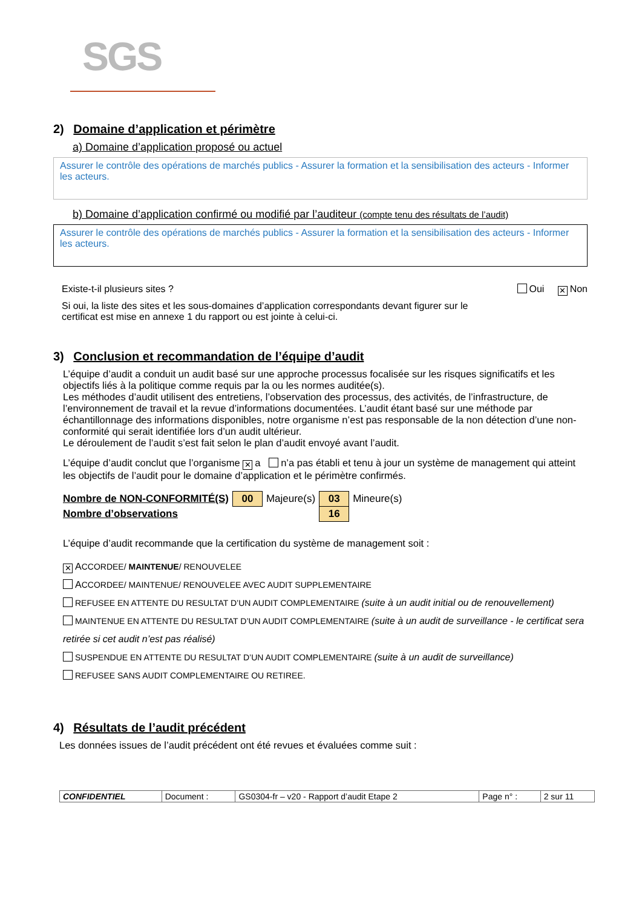SGS
2) Domaine d’application et périmètre
a) Domaine d’application proposé ou actuel
Assurer le contrôle des opérations de marchés publics - Assurer la formation et la sensibilisation des acteurs - Informer les acteurs.
b) Domaine d’application confirmé ou modifié par l’auditeur (compte tenu des résultats de l’audit)
Assurer le contrôle des opérations de marchés publics - Assurer la formation et la sensibilisation des acteurs - Informer les acteurs.
Existe-t-il plusieurs sites ? Oui ✕ Non
Si oui, la liste des sites et les sous-domaines d’application correspondants devant figurer sur le certificat est mise en annexe 1 du rapport ou est jointe à celui-ci.
3) Conclusion et recommandation de l’équipe d’audit
L’équipe d’audit a conduit un audit basé sur une approche processus focalisée sur les risques significatifs et les objectifs liés à la politique comme requis par la ou les normes auditée(s).
Les méthodes d’audit utilisent des entretiens, l’observation des processus, des activités, de l’infrastructure, de l’environnement de travail et la revue d’informations documentées. L’audit étant basé sur une méthode par échantillonnage des informations disponibles, notre organisme n’est pas responsable de la non détection d’une non-conformité qui serait identifiée lors d’un audit ultérieur.
Le déroulement de l’audit s’est fait selon le plan d’audit envoyé avant l’audit.
L’équipe d’audit conclut que l’organisme ✕ a n’a pas établi et tenu à jour un système de management qui atteint les objectifs de l’audit pour le domaine d’application et le périmètre confirmés.
| Nombre de NON-CONFORMITÉ(S) | 00 | Majeure(s) | 03 | Mineure(s) |
| Nombre d’observations | | | 16 | |
L’équipe d’audit recommande que la certification du système de management soit :
✕ ACCORDEE/ MAINTENUE/ RENOUVELEE
ACCORDEE/ MAINTENUE/ RENOUVELEE AVEC AUDIT SUPPLEMENTAIRE
REFUSEE EN ATTENTE DU RESULTAT D’UN AUDIT COMPLEMENTAIRE (suite à un audit initial ou de renouvellement)
MAINTENUE EN ATTENTE DU RESULTAT D’UN AUDIT COMPLEMENTAIRE (suite à un audit de surveillance - le certificat sera retirée si cet audit n’est pas réalisé)
SUSPENDUE EN ATTENTE DU RESULTAT D’UN AUDIT COMPLEMENTAIRE (suite à un audit de surveillance)
REFUSEE SANS AUDIT COMPLEMENTAIRE OU RETIREE.
4) Résultats de l’audit précédent
Les données issues de l’audit précédent ont été revues et évaluées comme suit :
| CONFIDENTIEL | Document : | GS0304-fr – v20 - Rapport d’audit Etape 2 | Page n° : | 2 sur 11 |